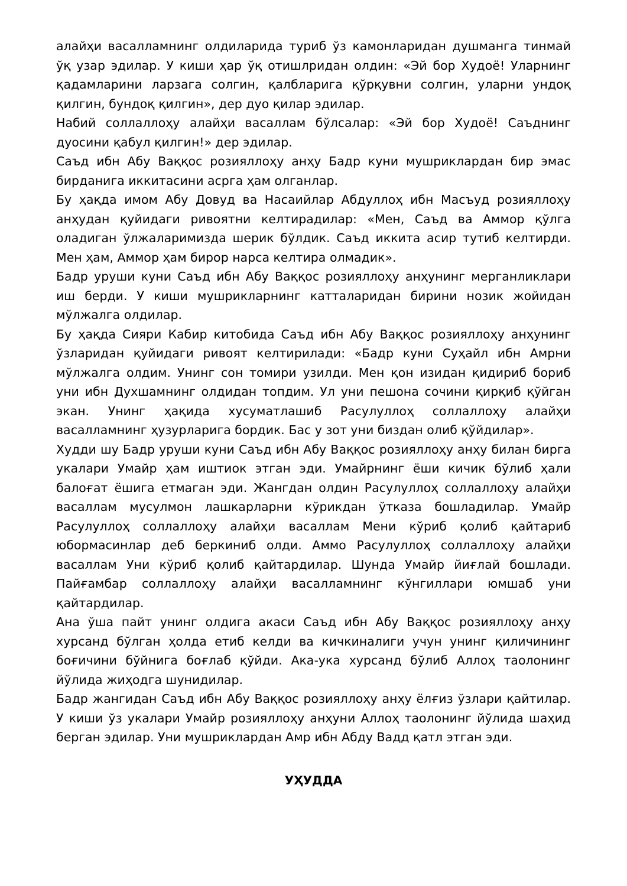алайҳи васалламнинг олдиларида туриб ўз камонларидан душманга тинмай ўқ узар эдилар. У киши ҳар ўқ отишлридан олдин: «Эй бор Худоё! Уларнинг қадамларини ларзага солгин, қалбларига қўрқувни солгин, уларни ундоқ қилгин, бундоқ қилгин», дер дуо қилар эдилар.
Набий соллаллоҳу алайҳи васаллам бўлсалар: «Эй бор Худоё! Саъднинг дуосини қабул қилгин!» дер эдилар.
Саъд ибн Абу Ваққос розияллоҳу анҳу Бадр куни мушриклардан бир эмас бирданига иккитасини асрга ҳам олганлар.
Бу ҳақда имом Абу Довуд ва Насаийлар Абдуллоҳ ибн Масъуд розияллоҳу анҳудан қуйидаги ривоятни келтирадилар: «Мен, Саъд ва Аммор қўлга оладиган ўлжаларимизда шерик бўлдик. Саъд иккита асир тутиб келтирди. Мен ҳам, Аммор ҳам бирор нарса келтира олмадик».
Бадр уруши куни Саъд ибн Абу Ваққос розияллоҳу анҳунинг мерганликлари иш берди. У киши мушрикларнинг катталаридан бирини нозик жойидан мўлжалга олдилар.
Бу ҳақда Сияри Кабир китобида Саъд ибн Абу Ваққос розияллоҳу анҳунинг ўзларидан қуйидаги ривоят келтирилади: «Бадр куни Суҳайл ибн Амрни мўлжалга олдим. Унинг сон томири узилди. Мен қон изидан қидириб бориб уни ибн Духшамнинг олдидан топдим. Ул уни пешона сочини қирқиб қўйган экан. Унинг ҳақида хусуматлашиб Расулуллоҳ соллаллоҳу алайҳи васалламнинг ҳузурларига бордик. Бас у зот уни биздан олиб қўйдилар».
Худди шу Бадр уруши куни Саъд ибн Абу Ваққос розияллоҳу анҳу билан бирга укалари Умайр ҳам иштиок этган эди. Умайрнинг ёши кичик бўлиб ҳали балоғат ёшига етмаган эди. Жангдан олдин Расулуллоҳ соллаллоҳу алайҳи васаллам мусулмон лашкарларни кўрикдан ўтказа бошладилар. Умайр Расулуллоҳ соллаллоҳу алайҳи васаллам Мени кўриб қолиб қайтариб юбормасинлар деб беркиниб олди. Аммо Расулуллоҳ соллаллоҳу алайҳи васаллам Уни кўриб қолиб қайтардилар. Шунда Умайр йиғлай бошлади. Пайғамбар соллаллоҳу алайҳи васалламнинг кўнгиллари юмшаб уни қайтардилар.
Ана ўша пайт унинг олдига акаси Саъд ибн Абу Ваққос розияллоҳу анҳу хурсанд бўлган ҳолда етиб келди ва кичкиналиги учун унинг қиличининг боғичини бўйнига боғлаб қўйди. Ака-ука хурсанд бўлиб Аллоҳ таолонинг йўлида жиҳодга шунидилар.
Бадр жангидан Саъд ибн Абу Ваққос розияллоҳу анҳу ёлғиз ўзлари қайтилар. У киши ўз укалари Умайр розияллоҳу анҳуни Аллоҳ таолонинг йўлида шаҳид берган эдилар. Уни мушриклардан Амр ибн Абду Вадд қатл этган эди.
УҲУДДА